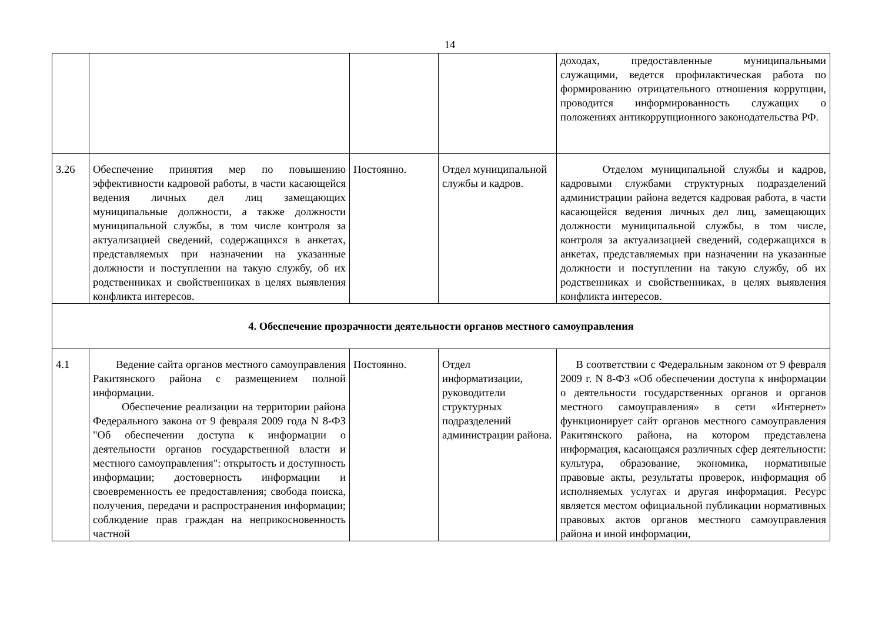14
| | | | | доходах, предоставленные муниципальными служащими, ведется профилактическая работа по формированию отрицательного отношения коррупции, проводится информированность служащих о положениях антикоррупционного законодательства РФ. |
| 3.26 | Обеспечение принятия мер по повышению эффективности кадровой работы, в части касающейся ведения личных дел лиц замещающих муниципальные должности, а также должности муниципальной службы, в том числе контроля за актуализацией сведений, содержащихся в анкетах, представляемых при назначении на указанные должности и поступлении на такую службу, об их родственниках и свойственниках в целях выявления конфликта интересов. | Постоянно. | Отдел муниципальной службы и кадров. | Отделом муниципальной службы и кадров, кадровыми службами структурных подразделений администрации района ведется кадровая работа, в части касающейся ведения личных дел лиц, замещающих должности муниципальной службы, в том числе, контроля за актуализацией сведений, содержащихся в анкетах, представляемых при назначении на указанные должности и поступлении на такую службу, об их родственниках и свойственниках, в целях выявления конфликта интересов. |
| 4. Обеспечение прозрачности деятельности органов местного самоуправления | | | | |
| 4.1 | Ведение сайта органов местного самоуправления Ракитянского района с размещением полной информации. Обеспечение реализации на территории района Федерального закона от 9 февраля 2009 года N 8-ФЗ "Об обеспечении доступа к информации о деятельности органов государственной власти и местного самоуправления": открытость и доступность информации; достоверность информации и своевременность ее предоставления; свобода поиска, получения, передачи и распространения информации; соблюдение прав граждан на неприкосновенность частной | Постоянно. | Отдел информатизации, руководители структурных подразделений администрации района. | В соответствии с Федеральным законом от 9 февраля 2009 г. N 8-ФЗ «Об обеспечении доступа к информации о деятельности государственных органов и органов местного самоуправления» в сети «Интернет» функционирует сайт органов местного самоуправления Ракитянского района, на котором представлена информация, касающаяся различных сфер деятельности: культура, образование, экономика, нормативные правовые акты, результаты проверок, информация об исполняемых услугах и другая информация. Ресурс является местом официальной публикации нормативных правовых актов органов местного самоуправления района и иной информации, |